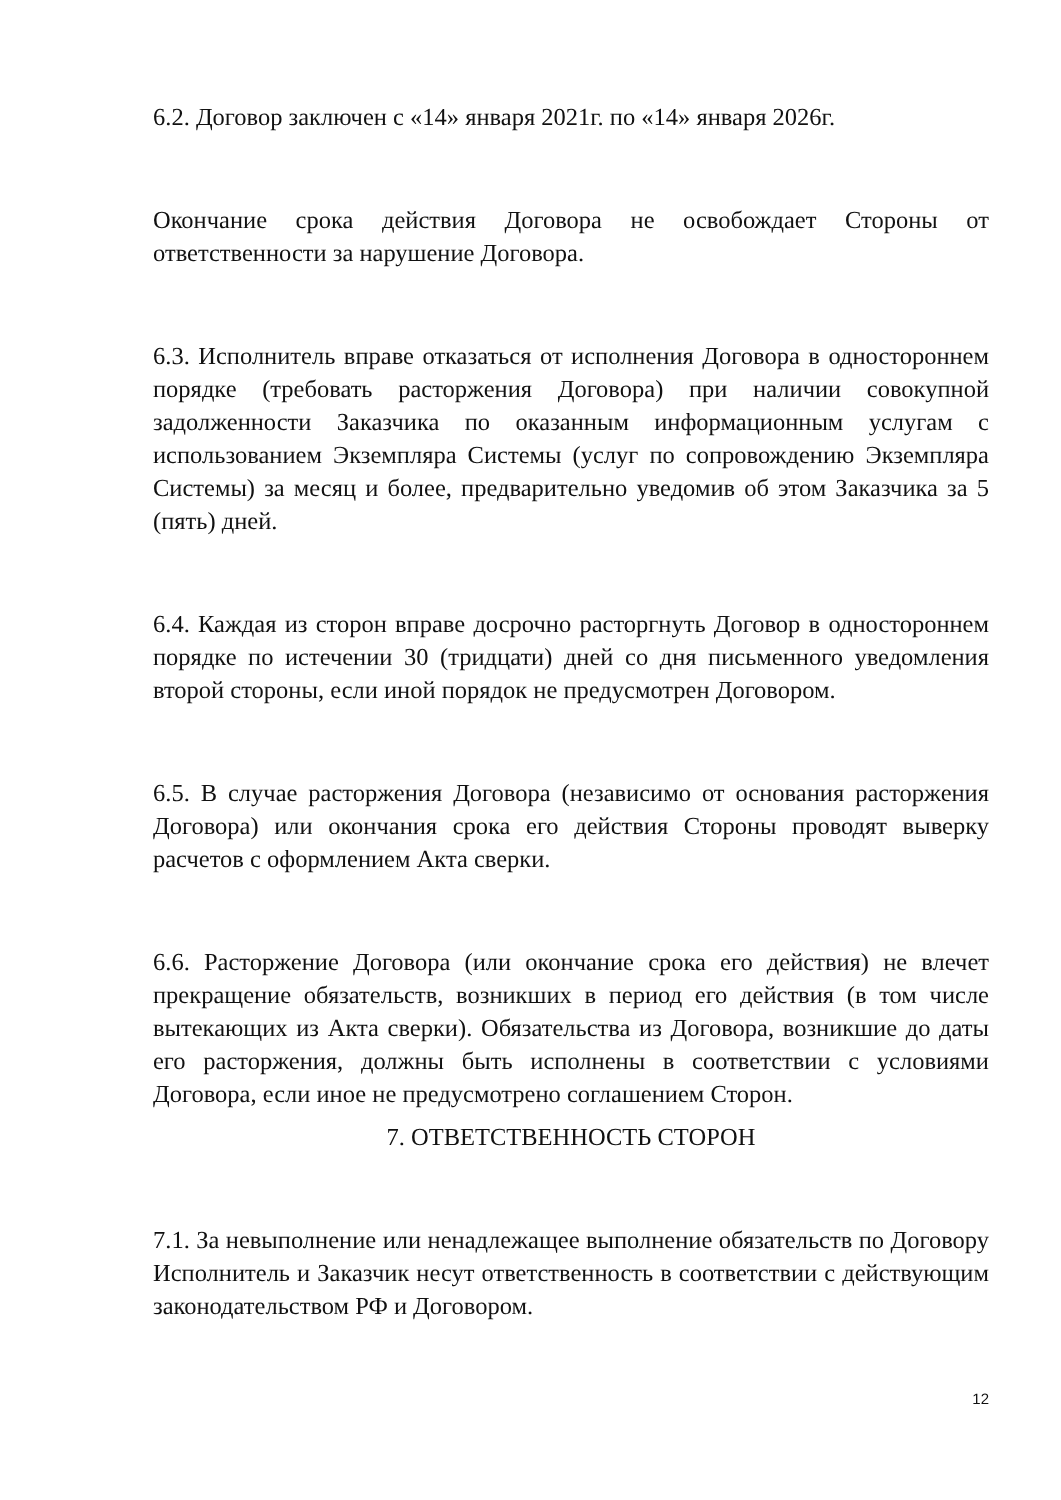6.2. Договор заключен с «14» января 2021г. по «14» января 2026г.
Окончание срока действия Договора не освобождает Стороны от ответственности за нарушение Договора.
6.3. Исполнитель вправе отказаться от исполнения Договора в одностороннем порядке (требовать расторжения Договора) при наличии совокупной задолженности Заказчика по оказанным информационным услугам с использованием Экземпляра Системы (услуг по сопровождению Экземпляра Системы) за месяц и более, предварительно уведомив об этом Заказчика за 5 (пять) дней.
6.4. Каждая из сторон вправе досрочно расторгнуть Договор в одностороннем порядке по истечении 30 (тридцати) дней со дня письменного уведомления второй стороны, если иной порядок не предусмотрен Договором.
6.5. В случае расторжения Договора (независимо от основания расторжения Договора) или окончания срока его действия Стороны проводят выверку расчетов с оформлением Акта сверки.
6.6. Расторжение Договора (или окончание срока его действия) не влечет прекращение обязательств, возникших в период его действия (в том числе вытекающих из Акта сверки). Обязательства из Договора, возникшие до даты его расторжения, должны быть исполнены в соответствии с условиями Договора, если иное не предусмотрено соглашением Сторон.
7. ОТВЕТСТВЕННОСТЬ СТОРОН
7.1. За невыполнение или ненадлежащее выполнение обязательств по Договору Исполнитель и Заказчик несут ответственность в соответствии с действующим законодательством РФ и Договором.
12